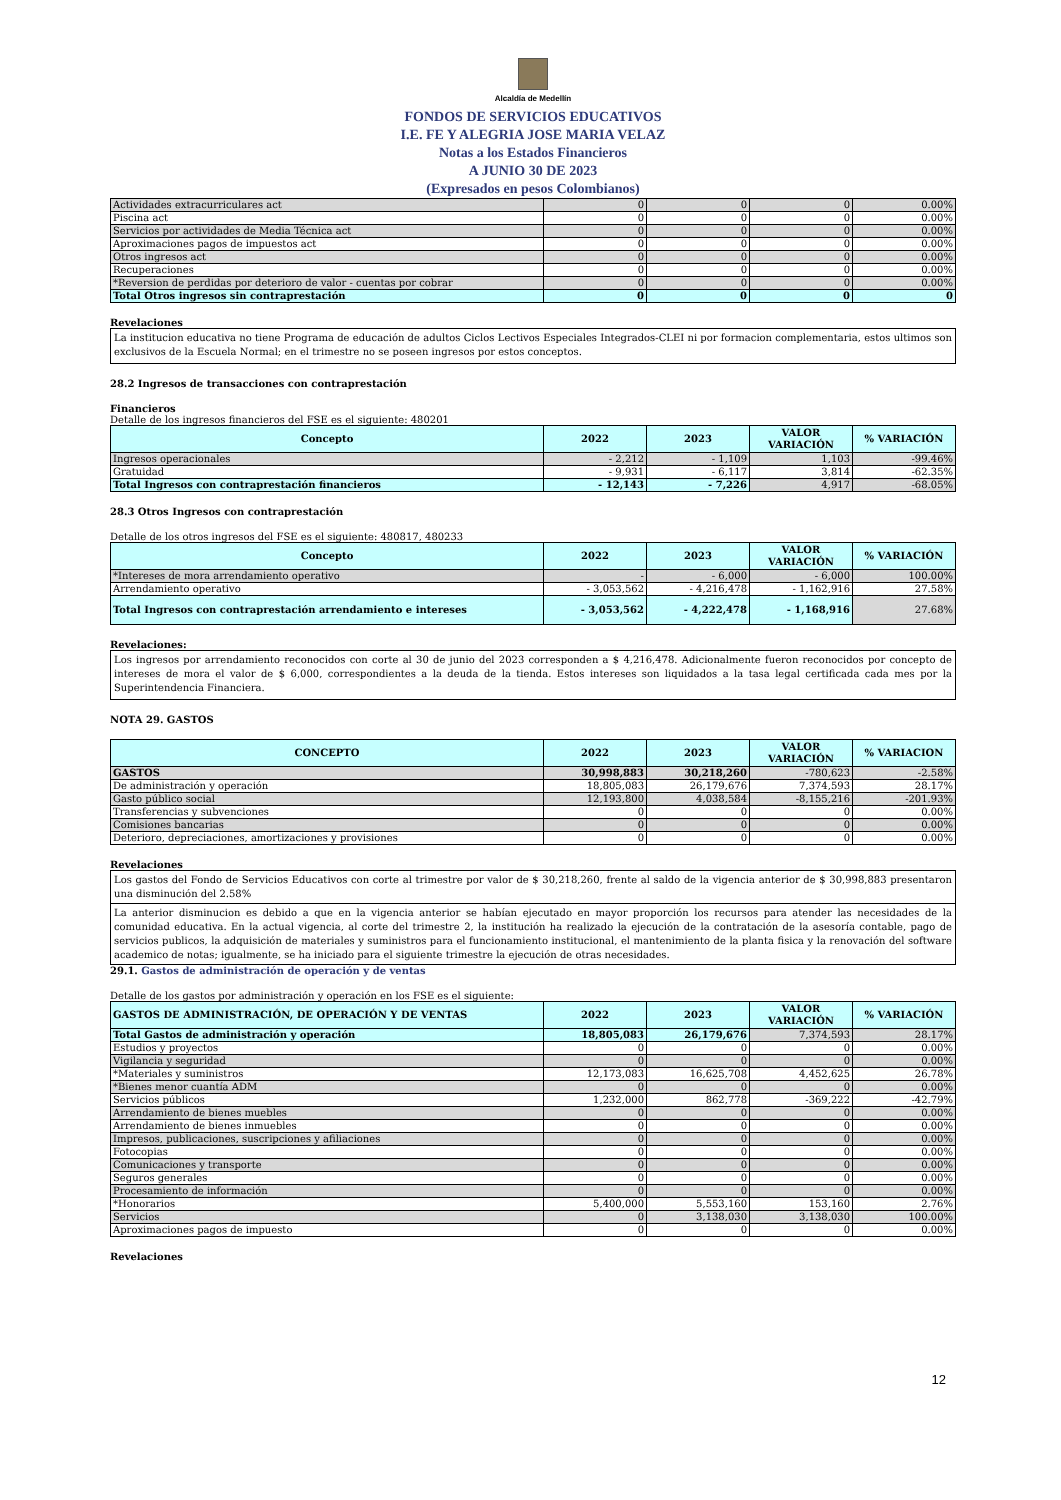Alcaldía de Medellín
FONDOS DE SERVICIOS EDUCATIVOS
I.E. FE Y ALEGRIA JOSE MARIA VELAZ
Notas a los Estados Financieros
A JUNIO 30 DE 2023
(Expresados en pesos Colombianos)
| Actividades extracurriculares act | 0 | 0 | 0 | 0.00% |
| Piscina act | 0 | 0 | 0 | 0.00% |
| Servicios por actividades de Media Técnica act | 0 | 0 | 0 | 0.00% |
| Aproximaciones pagos de impuestos act | 0 | 0 | 0 | 0.00% |
| Otros ingresos act | 0 | 0 | 0 | 0.00% |
| Recuperaciones | 0 | 0 | 0 | 0.00% |
| *Reversion de perdidas por deterioro de valor - cuentas por cobrar | 0 | 0 | 0 | 0.00% |
| Total Otros ingresos sin contraprestación | 0 | 0 | 0 | 0 |
Revelaciones
La institucion educativa no tiene Programa de educación de adultos Ciclos Lectivos Especiales Integrados-CLEI ni por formacion complementaria, estos ultimos son exclusivos de la Escuela Normal; en el trimestre no se poseen ingresos por estos conceptos.
28.2 Ingresos de transacciones con contraprestación
Financieros
Detalle de los ingresos financieros del FSE es el siguiente: 480201
| Concepto | 2022 | 2023 | VALOR VARIACIÓN | % VARIACIÓN |
| --- | --- | --- | --- | --- |
| Ingresos operacionales | - 2,212 | - 1,109 | 1,103 | -99.46% |
| Gratuidad | - 9,931 | - 6,117 | 3,814 | -62.35% |
| Total Ingresos con contraprestación financieros | - 12,143 | - 7,226 | 4,917 | -68.05% |
28.3 Otros Ingresos con contraprestación
Detalle de los otros ingresos del FSE es el siguiente: 480817, 480233
| Concepto | 2022 | 2023 | VALOR VARIACIÓN | % VARIACIÓN |
| --- | --- | --- | --- | --- |
| *Intereses de mora arrendamiento operativo | - | - 6,000 | - 6,000 | 100.00% |
| Arrendamiento operativo | - 3,053,562 | - 4,216,478 | - 1,162,916 | 27.58% |
| Total Ingresos con contraprestación arrendamiento e intereses | - 3,053,562 | - 4,222,478 | - 1,168,916 | 27.68% |
Revelaciones:
Los ingresos por arrendamiento reconocidos con corte al 30 de junio del 2023 corresponden a $ 4,216,478. Adicionalmente fueron reconocidos por concepto de intereses de mora el valor de $ 6,000, correspondientes a la deuda de la tienda. Estos intereses son liquidados a la tasa legal certificada cada mes por la Superintendencia Financiera.
NOTA 29. GASTOS
| CONCEPTO | 2022 | 2023 | VALOR VARIACIÓN | % VARIACION |
| --- | --- | --- | --- | --- |
| GASTOS | 30,998,883 | 30,218,260 | -780,623 | -2.58% |
| De administración y operación | 18,805,083 | 26,179,676 | 7,374,593 | 28.17% |
| Gasto público social | 12,193,800 | 4,038,584 | -8,155,216 | -201.93% |
| Transferencias y subvenciones | 0 | 0 | 0 | 0.00% |
| Comisiones bancarias | 0 | 0 | 0 | 0.00% |
| Deterioro, depreciaciones, amortizaciones y provisiones | 0 | 0 | 0 | 0.00% |
Revelaciones
Los gastos del Fondo de Servicios Educativos con corte al trimestre por valor de $ 30,218,260, frente al saldo de la vigencia anterior de $ 30,998,883 presentaron una disminución del 2.58%
La anterior disminucion es debido a que en la vigencia anterior se habían ejecutado en mayor proporción los recursos para atender las necesidades de la comunidad educativa. En la actual vigencia, al corte del trimestre 2, la institución ha realizado la ejecución de la contratación de la asesoría contable, pago de servicios publicos, la adquisición de materiales y suministros para el funcionamiento institucional, el mantenimiento de la planta fisica y la renovación del software academico de notas; igualmente, se ha iniciado para el siguiente trimestre la ejecución de otras necesidades.
29.1. Gastos de administración de operación y de ventas
Detalle de los gastos por administración y operación en los FSE es el siguiente:
| GASTOS DE ADMINISTRACIÓN, DE OPERACIÓN Y DE VENTAS | 2022 | 2023 | VALOR VARIACIÓN | % VARIACIÓN |
| --- | --- | --- | --- | --- |
| Total Gastos de administración y operación | 18,805,083 | 26,179,676 | 7,374,593 | 28.17% |
| Estudios y proyectos | 0 | 0 | 0 | 0.00% |
| Vigilancia y seguridad | 0 | 0 | 0 | 0.00% |
| *Materiales y suministros | 12,173,083 | 16,625,708 | 4,452,625 | 26.78% |
| *Bienes menor cuantía ADM | 0 | 0 | 0 | 0.00% |
| Servicios públicos | 1,232,000 | 862,778 | -369,222 | -42.79% |
| Arrendamiento de bienes muebles | 0 | 0 | 0 | 0.00% |
| Arrendamiento de bienes inmuebles | 0 | 0 | 0 | 0.00% |
| Impresos, publicaciones, suscripciones y afiliaciones | 0 | 0 | 0 | 0.00% |
| Fotocopias | 0 | 0 | 0 | 0.00% |
| Comunicaciones y transporte | 0 | 0 | 0 | 0.00% |
| Seguros generales | 0 | 0 | 0 | 0.00% |
| Procesamiento de información | 0 | 0 | 0 | 0.00% |
| *Honorarios | 5,400,000 | 5,553,160 | 153,160 | 2.76% |
| Servicios | 0 | 3,138,030 | 3,138,030 | 100.00% |
| Aproximaciones pagos de impuesto | 0 | 0 | 0 | 0.00% |
Revelaciones
12